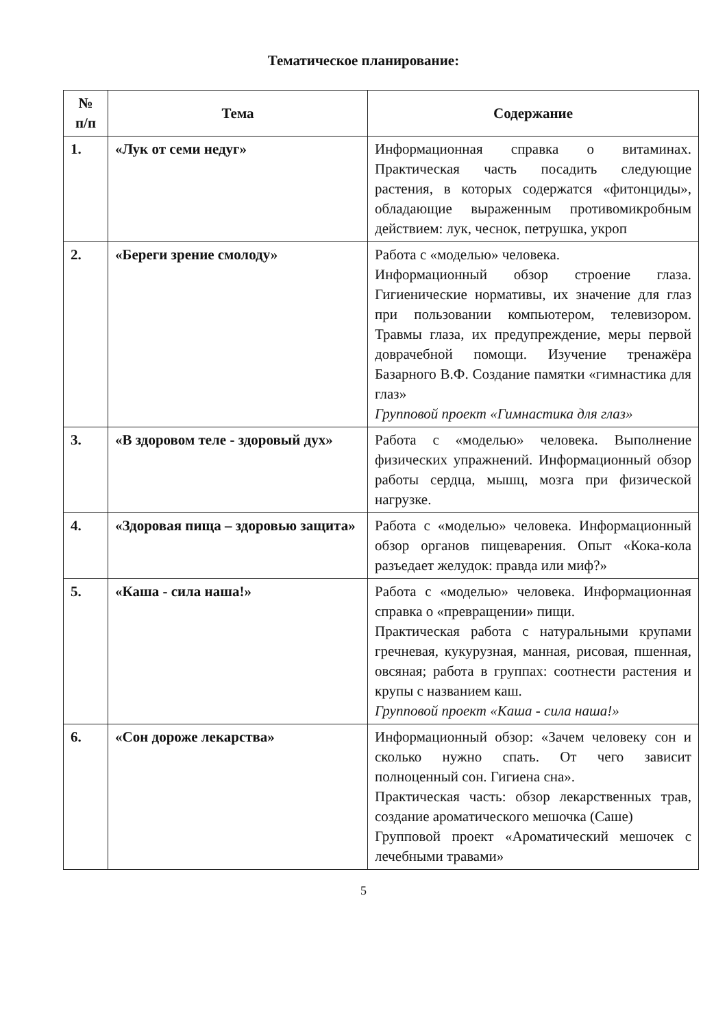Тематическое планирование:
| № п/п | Тема | Содержание |
| --- | --- | --- |
| 1. | «Лук от семи недуг» | Информационная справка о витаминах. Практическая часть посадить следующие растения, в которых содержатся «фитонциды», обладающие выраженным противомикробным действием: лук, чеснок, петрушка, укроп |
| 2. | «Береги зрение смолоду» | Работа с «моделью» человека. Информационный обзор строение глаза. Гигиенические нормативы, их значение для глаз при пользовании компьютером, телевизором. Травмы глаза, их предупреждение, меры первой доврачебной помощи. Изучение тренажёра Базарного В.Ф. Создание памятки «гимнастика для глаз» Групповой проект «Гимнастика для глаз» |
| 3. | «В здоровом теле - здоровый дух» | Работа с «моделью» человека. Выполнение физических упражнений. Информационный обзор работы сердца, мышц, мозга при физической нагрузке. |
| 4. | «Здоровая пища – здоровью защита» | Работа с «моделью» человека. Информационный обзор органов пищеварения. Опыт «Кока-кола разъедает желудок: правда или миф?» |
| 5. | «Каша - сила наша!» | Работа с «моделью» человека. Информационная справка о «превращении» пищи. Практическая работа с натуральными крупами гречневая, кукурузная, манная, рисовая, пшенная, овсяная; работа в группах: соотнести растения и крупы с названием каш. Групповой проект «Каша - сила наша!» |
| 6. | «Сон дороже лекарства» | Информационный обзор: «Зачем человеку сон и сколько нужно спать. От чего зависит полноценный сон. Гигиена сна». Практическая часть: обзор лекарственных трав, создание ароматического мешочка (Саше) Групповой проект «Ароматический мешочек с лечебными травами» |
5